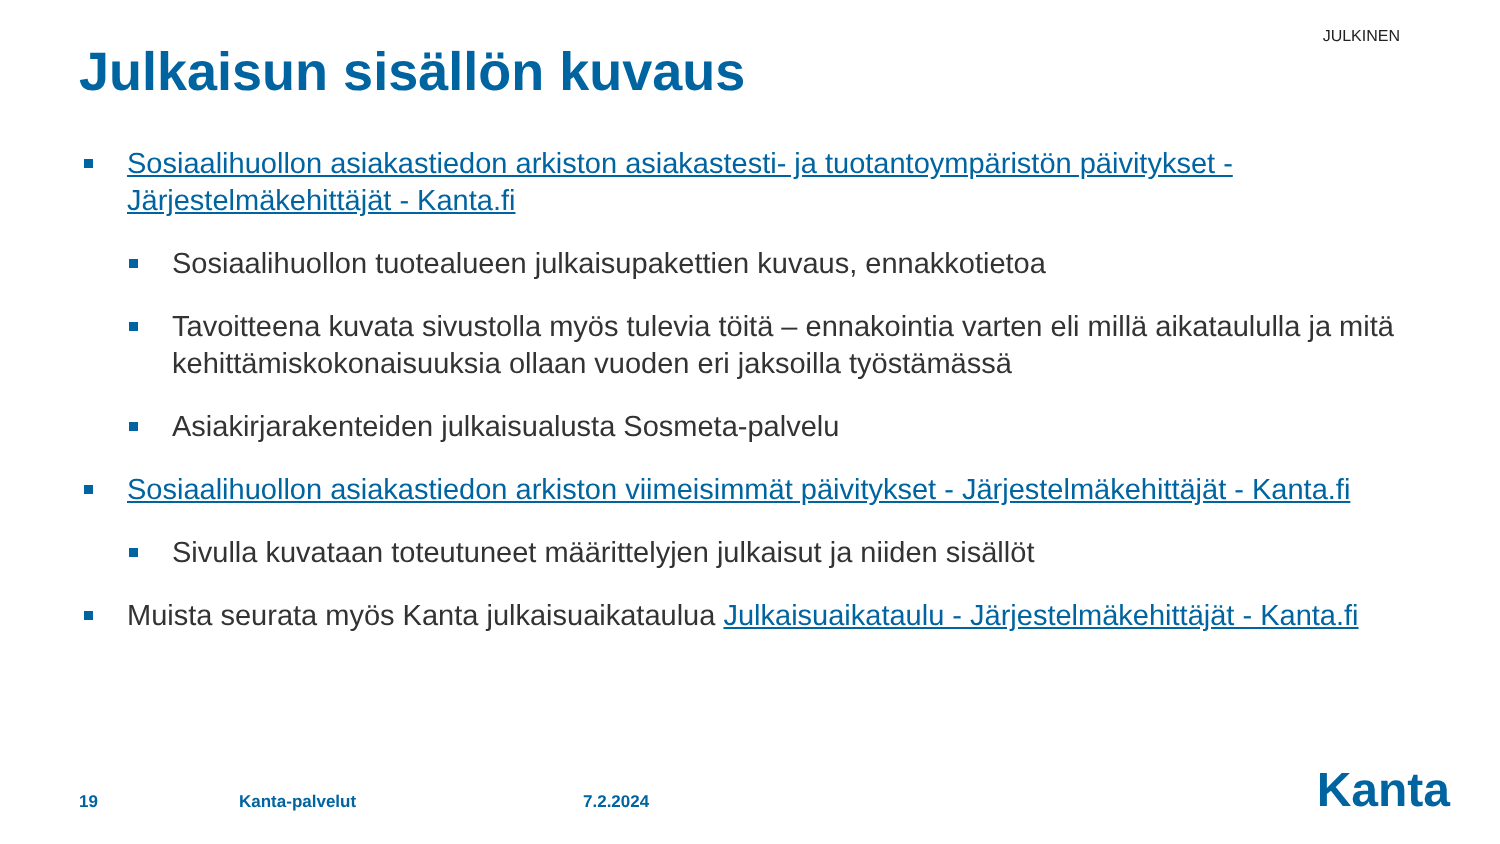JULKINEN
Julkaisun sisällön kuvaus
Sosiaalihuollon asiakastiedon arkiston asiakastesti- ja tuotantoympäristön päivitykset - Järjestelmäkehittäjät - Kanta.fi
Sosiaalihuollon tuotealueen julkaisupakettien kuvaus, ennakkotietoa
Tavoitteena kuvata sivustolla myös tulevia töitä – ennakointia varten eli millä aikataululla ja mitä kehittämiskokonaisuuksia ollaan vuoden eri jaksoilla työstämässä
Asiakirjarakenteiden julkaisualusta Sosmeta-palvelu
Sosiaalihuollon asiakastiedon arkiston viimeisimmät päivitykset - Järjestelmäkehittäjät - Kanta.fi
Sivulla kuvataan toteutuneet määrittelyjen julkaisut ja niiden sisällöt
Muista seurata myös Kanta julkaisuaikataulua Julkaisuaikataulu - Järjestelmäkehittäjät - Kanta.fi
19 Kanta-palvelut 7.2.2024 Kanta